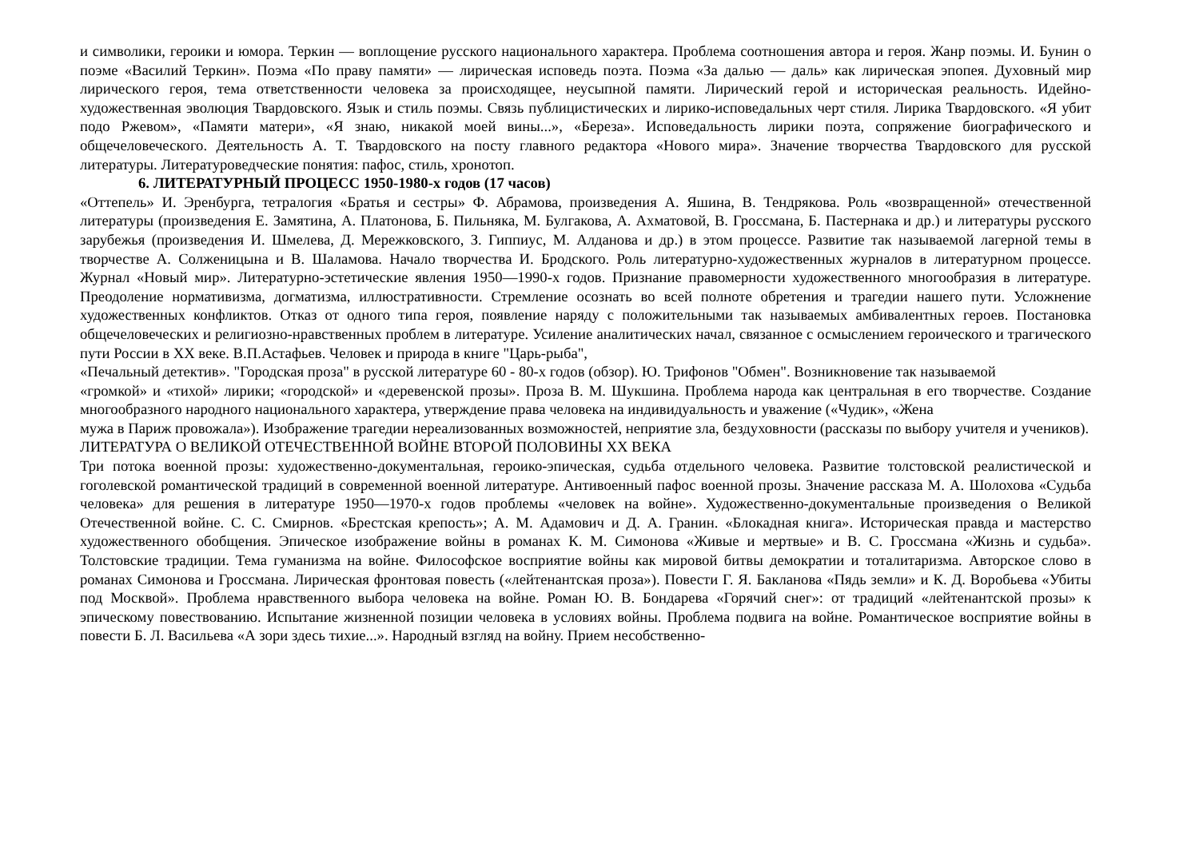и символики, героики и юмора. Теркин — воплощение русского национального характера. Проблема соотношения автора и героя. Жанр поэмы. И. Бунин о поэме «Василий Теркин». Поэма «По праву памяти» — лирическая исповедь поэта. Поэма «За далью — даль» как лирическая эпопея. Духовный мир лирического героя, тема ответственности человека за происходящее, неусыпной памяти. Лирический герой и историческая реальность. Идейно-художественная эволюция Твардовского. Язык и стиль поэмы. Связь публицистических и лирико-исповедальных черт стиля. Лирика Твардовского. «Я убит подо Ржевом», «Памяти матери», «Я знаю, никакой моей вины...», «Береза». Исповедальность лирики поэта, сопряжение биографического и общечеловеческого. Деятельность А. Т. Твардовского на посту главного редактора «Нового мира». Значение творчества Твардовского для русской литературы. Литературоведческие понятия: пафос, стиль, хронотоп.
6. ЛИТЕРАТУРНЫЙ ПРОЦЕСС 1950-1980-х годов (17 часов)
«Оттепель» И. Эренбурга, тетралогия «Братья и сестры» Ф. Абрамова, произведения А. Яшина, В. Тендрякова. Роль «возвращенной» отечественной литературы (произведения Е. Замятина, А. Платонова, Б. Пильняка, М. Булгакова, А. Ахматовой, В. Гроссмана, Б. Пастернака и др.) и литературы русского зарубежья (произведения И. Шмелева, Д. Мережковского, З. Гиппиус, М. Алданова и др.) в этом процессе. Развитие так называемой лагерной темы в творчестве А. Солженицына и В. Шаламова. Начало творчества И. Бродского. Роль литературно-художественных журналов в литературном процессе. Журнал «Новый мир». Литературно-эстетические явления 1950—1990-х годов. Признание правомерности художественного многообразия в литературе. Преодоление нормативизма, догматизма, иллюстративности. Стремление осознать во всей полноте обретения и трагедии нашего пути. Усложнение художественных конфликтов. Отказ от одного типа героя, появление наряду с положительными так называемых амбивалентных героев. Постановка общечеловеческих и религиозно-нравственных проблем в литературе. Усиление аналитических начал, связанное с осмыслением героического и трагического пути России в XX веке. В.П.Астафьев. Человек и природа в книге "Царь-рыба",
«Печальный детектив». "Городская проза" в русской литературе 60 - 80-х годов (обзор). Ю. Трифонов "Обмен". Возникновение так называемой
«громкой» и «тихой» лирики; «городской» и «деревенской прозы». Проза В. М. Шукшина. Проблема народа как центральная в его творчестве. Создание многообразного народного национального характера, утверждение права человека на индивидуальность и уважение («Чудик», «Жена
мужа в Париж провожала»). Изображение трагедии нереализованных возможностей, неприятие зла, бездуховности (рассказы по выбору учителя и учеников).
ЛИТЕРАТУРА О ВЕЛИКОЙ ОТЕЧЕСТВЕННОЙ ВОЙНЕ ВТОРОЙ ПОЛОВИНЫ XX ВЕКА
Три потока военной прозы: художественно-документальная, героико-эпическая, судьба отдельного человека. Развитие толстовской реалистической и гоголевской романтической традиций в современной военной литературе. Антивоенный пафос военной прозы. Значение рассказа М. А. Шолохова «Судьба человека» для решения в литературе 1950—1970-х годов проблемы «человек на войне». Художественно-документальные произведения о Великой Отечественной войне. С. С. Смирнов. «Брестская крепость»; А. М. Адамович и Д. А. Гранин. «Блокадная книга». Историческая правда и мастерство художественного обобщения. Эпическое изображение войны в романах К. М. Симонова «Живые и мертвые» и В. С. Гроссмана «Жизнь и судьба». Толстовские традиции. Тема гуманизма на войне. Философское восприятие войны как мировой битвы демократии и тоталитаризма. Авторское слово в романах Симонова и Гроссмана. Лирическая фронтовая повесть («лейтенантская проза»). Повести Г. Я. Бакланова «Пядь земли» и К. Д. Воробьева «Убиты под Москвой». Проблема нравственного выбора человека на войне. Роман Ю. В. Бондарева «Горячий снег»: от традиций «лейтенантской прозы» к эпическому повествованию. Испытание жизненной позиции человека в условиях войны. Проблема подвига на войне. Романтическое восприятие войны в повести Б. Л. Васильева «А зори здесь тихие...». Народный взгляд на войну. Прием несобственно-